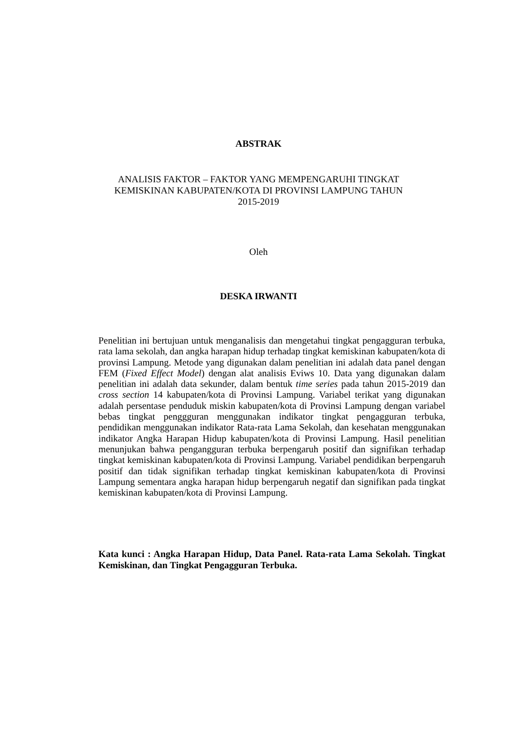ABSTRAK
ANALISIS FAKTOR – FAKTOR YANG MEMPENGARUHI TINGKAT
KEMISKINAN KABUPATEN/KOTA DI PROVINSI LAMPUNG TAHUN
2015-2019
Oleh
DESKA IRWANTI
Penelitian ini bertujuan untuk menganalisis dan mengetahui tingkat pengagguran terbuka, rata lama sekolah, dan angka harapan hidup terhadap tingkat kemiskinan kabupaten/kota di provinsi Lampung. Metode yang digunakan dalam penelitian ini adalah data panel dengan FEM (Fixed Effect Model) dengan alat analisis Eviws 10. Data yang digunakan dalam penelitian ini adalah data sekunder, dalam bentuk time series pada tahun 2015-2019 dan cross section 14 kabupaten/kota di Provinsi Lampung. Variabel terikat yang digunakan adalah persentase penduduk miskin kabupaten/kota di Provinsi Lampung dengan variabel bebas tingkat penggguran menggunakan indikator tingkat pengagguran terbuka, pendidikan menggunakan indikator Rata-rata Lama Sekolah, dan kesehatan menggunakan indikator Angka Harapan Hidup kabupaten/kota di Provinsi Lampung. Hasil penelitian menunjukan bahwa pengangguran terbuka berpengaruh positif dan signifikan terhadap tingkat kemiskinan kabupaten/kota di Provinsi Lampung. Variabel pendidikan berpengaruh positif dan tidak signifikan terhadap tingkat kemiskinan kabupaten/kota di Provinsi Lampung sementara angka harapan hidup berpengaruh negatif dan signifikan pada tingkat kemiskinan kabupaten/kota di Provinsi Lampung.
Kata kunci : Angka Harapan Hidup, Data Panel. Rata-rata Lama Sekolah. Tingkat Kemiskinan, dan Tingkat Pengagguran Terbuka.